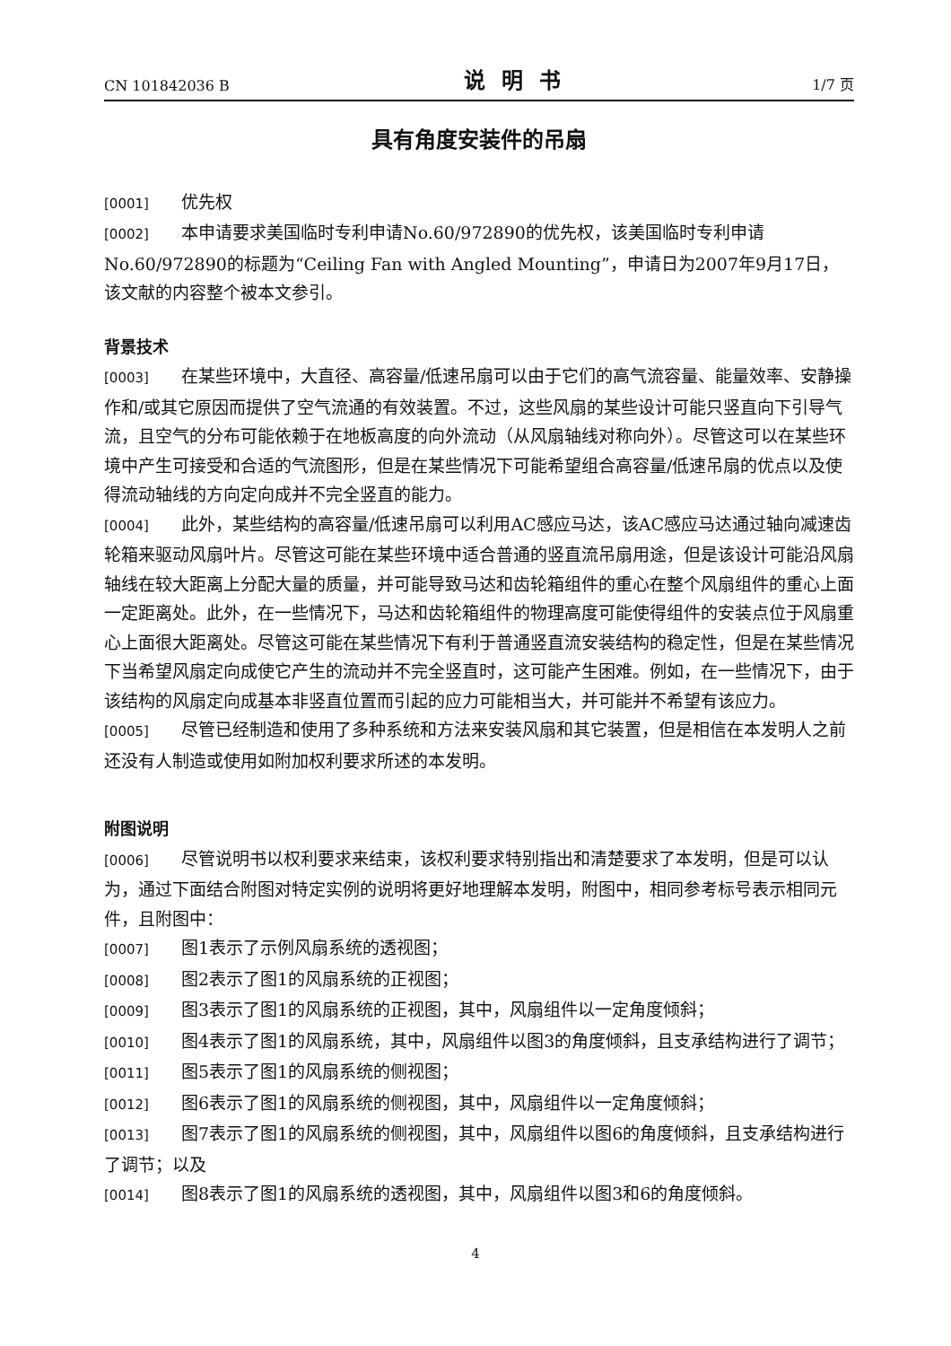CN 101842036 B 说明书 1/7 页
具有角度安装件的吊扇
[0001] 优先权
[0002] 本申请要求美国临时专利申请No.60/972890的优先权，该美国临时专利申请No.60/972890的标题为“Ceiling Fan with Angled Mounting”，申请日为2007年9月17日，该文献的内容整个被本文参引。
背景技术
[0003] 在某些环境中，大直径、高容量/低速吊扇可以由于它们的高气流容量、能量效率、安静操作和/或其它原因而提供了空气流通的有效装置。不过，这些风扇的某些设计可能只竖直向下引导气流，且空气的分布可能依赖于在地板高度的向外流动（从风扇轴线对称向外）。尽管这可以在某些环境中产生可接受和合适的气流图形，但是在某些情况下可能希望组合高容量/低速吊扇的优点以及使得流动轴线的方向定向成并不完全竖直的能力。
[0004] 此外，某些结构的高容量/低速吊扇可以利用AC感应马达，该AC感应马达通过轴向减速齿轮箱来驱动风扇叶片。尽管这可能在某些环境中适合普通的竖直流吊扇用途，但是该设计可能沿风扇轴线在较大距离上分配大量的质量，并可能导致马达和齿轮箱组件的重心在整个风扇组件的重心上面一定距离处。此外，在一些情况下，马达和齿轮箱组件的物理高度可能使得组件的安装点位于风扇重心上面很大距离处。尽管这可能在某些情况下有利于普通竖直流安装结构的稳定性，但是在某些情况下当希望风扇定向成使它产生的流动并不完全竖直时，这可能产生困难。例如，在一些情况下，由于该结构的风扇定向成基本非竖直位置而引起的应力可能相当大，并可能并不希望有该应力。
[0005] 尽管已经制造和使用了多种系统和方法来安装风扇和其它装置，但是相信在本发明人之前还没有人制造或使用如附加权利要求所述的本发明。
附图说明
[0006] 尽管说明书以权利要求来结束，该权利要求特别指出和清楚要求了本发明，但是可以认为，通过下面结合附图对特定实例的说明将更好地理解本发明，附图中，相同参考标号表示相同元件，且附图中：
[0007] 图1表示了示例风扇系统的透视图；
[0008] 图2表示了图1的风扇系统的正视图；
[0009] 图3表示了图1的风扇系统的正视图，其中，风扇组件以一定角度倾斜；
[0010] 图4表示了图1的风扇系统，其中，风扇组件以图3的角度倾斜，且支承结构进行了调节；
[0011] 图5表示了图1的风扇系统的侧视图；
[0012] 图6表示了图1的风扇系统的侧视图，其中，风扇组件以一定角度倾斜；
[0013] 图7表示了图1的风扇系统的侧视图，其中，风扇组件以图6的角度倾斜，且支承结构进行了调节；以及
[0014] 图8表示了图1的风扇系统的透视图，其中，风扇组件以图3和6的角度倾斜。
4